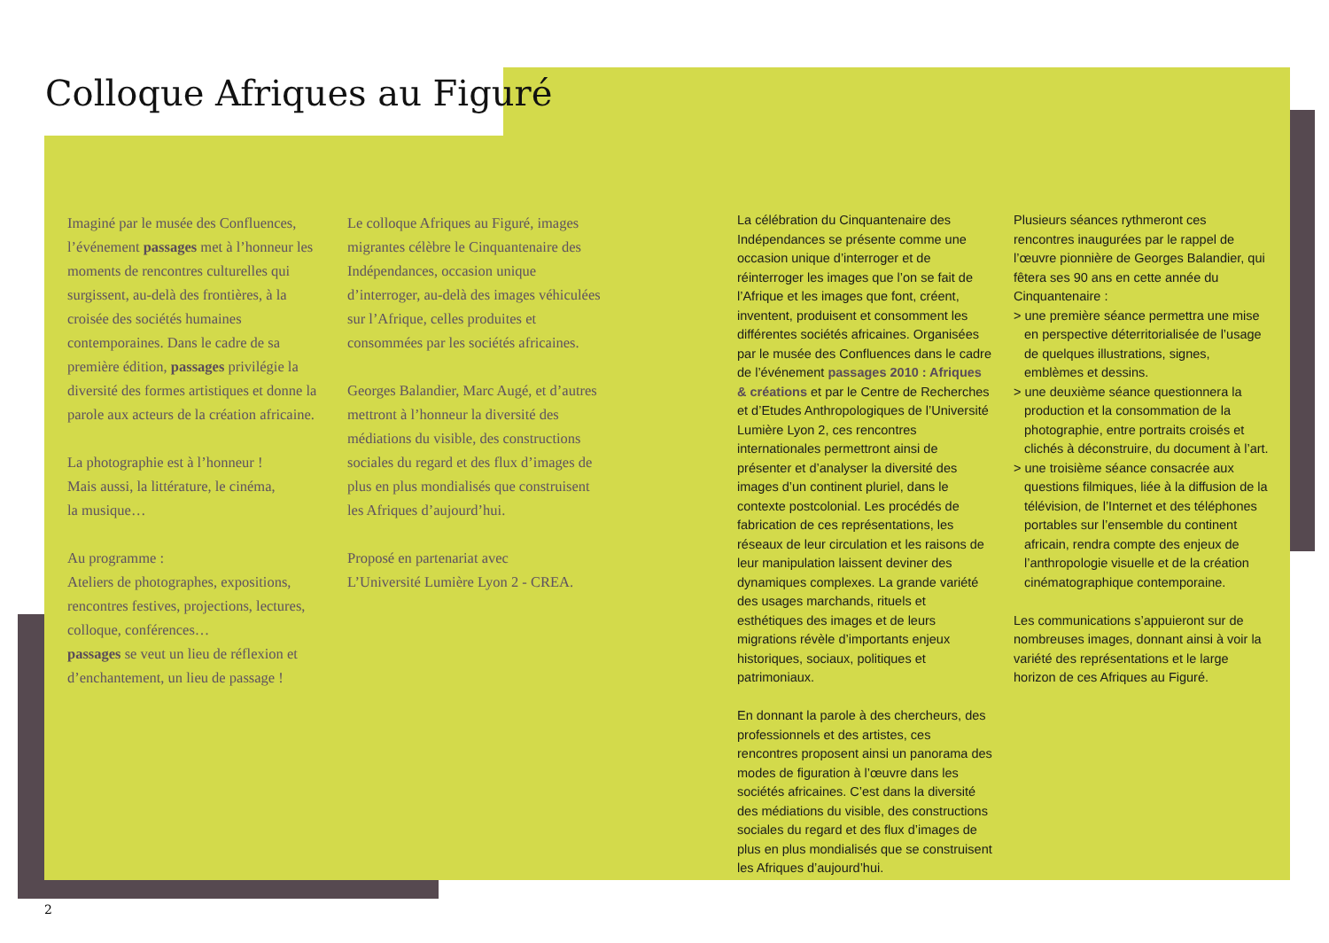Colloque Afriques au Figuré
Imaginé par le musée des Confluences, l’événement passages met à l’honneur les moments de rencontres culturelles qui surgissent, au-delà des frontières, à la croisée des sociétés humaines contemporaines. Dans le cadre de sa première édition, passages privilégie la diversité des formes artistiques et donne la parole aux acteurs de la création africaine.
La photographie est à l’honneur !
Mais aussi, la littérature, le cinéma,
la musique…
Au programme :
Ateliers de photographes, expositions, rencontres festives, projections, lectures, colloque, conférences…
passages se veut un lieu de réflexion et d’enchantement, un lieu de passage !
Le colloque Afriques au Figuré, images migrantes célèbre le Cinquantenaire des Indépendances, occasion unique d’interroger, au-delà des images véhiculées sur l’Afrique, celles produites et consommées par les sociétés africaines.
Georges Balandier, Marc Augé, et d’autres mettront à l’honneur la diversité des médiations du visible, des constructions sociales du regard et des flux d’images de plus en plus mondialisés que construisent les Afriques d’aujourd’hui.
Proposé en partenariat avec
L’Université Lumière Lyon 2 - CREA.
La célébration du Cinquantenaire des Indépendances se présente comme une occasion unique d’interroger et de réinterroger les images que l’on se fait de l’Afrique et les images que font, créent, inventent, produisent et consomment les différentes sociétés africaines. Organisées par le musée des Confluences dans le cadre de l’événement passages 2010 : Afriques & créations et par le Centre de Recherches et d’Etudes Anthropologiques de l’Université Lumière Lyon 2, ces rencontres internationales permettront ainsi de présenter et d’analyser la diversité des images d’un continent pluriel, dans le contexte postcolonial. Les procédés de fabrication de ces représentations, les réseaux de leur circulation et les raisons de leur manipulation laissent deviner des dynamiques complexes. La grande variété des usages marchands, rituels et esthétiques des images et de leurs migrations révèle d’importants enjeux historiques, sociaux, politiques et patrimoniaux.
En donnant la parole à des chercheurs, des professionnels et des artistes, ces rencontres proposent ainsi un panorama des modes de figuration à l’œuvre dans les sociétés africaines. C’est dans la diversité des médiations du visible, des constructions sociales du regard et des flux d’images de plus en plus mondialisés que se construisent les Afriques d’aujourd’hui.
Plusieurs séances rythmeront ces rencontres inaugurées par le rappel de l’œuvre pionnière de Georges Balandier, qui fêtera ses 90 ans en cette année du Cinquantenaire :
> une première séance permettra une mise en perspective déterritorialisée de l’usage de quelques illustrations, signes, emblèmes et dessins.
> une deuxième séance questionnera la production et la consommation de la photographie, entre portraits croisés et clichés à déconstruire, du document à l’art.
> une troisième séance consacrée aux questions filmiques, liée à la diffusion de la télévision, de l’Internet et des téléphones portables sur l’ensemble du continent africain, rendra compte des enjeux de l’anthropologie visuelle et de la création cinématographique contemporaine.
Les communications s’appuieront sur de nombreuses images, donnant ainsi à voir la variété des représentations et le large horizon de ces Afriques au Figuré.
2